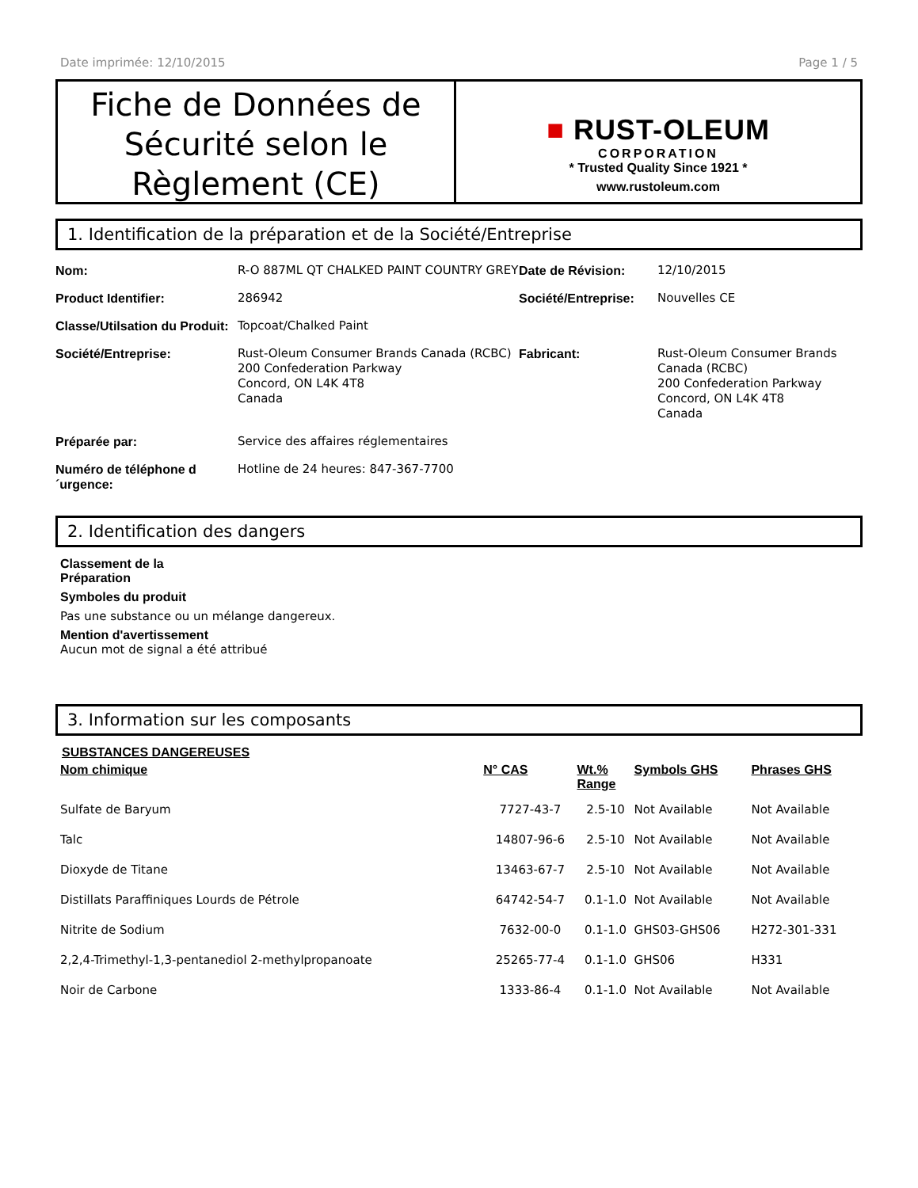Date imprimée: 12/10/2015 Page 1 / 5
Fiche de Données de Sécurité selon le Règlement (CE)
■ RUST-OLEUM
CORPORATION
* Trusted Quality Since 1921 *
www.rustoleum.com
1. Identification de la préparation et de la Société/Entreprise
| Nom: | R-O 887ML QT CHALKED PAINT COUNTRY GREY | Date de Révision: | 12/10/2015 |
| Product Identifier: | 286942 | Société/Entreprise: | Nouvelles CE |
| Classe/Utilsation du Produit: | Topcoat/Chalked Paint | | |
| Société/Entreprise: | Rust-Oleum Consumer Brands Canada (RCBC) 200 Confederation Parkway Concord, ON L4K 4T8 Canada | Fabricant: | Rust-Oleum Consumer Brands Canada (RCBC) 200 Confederation Parkway Concord, ON L4K 4T8 Canada |
| Préparée par: | Service des affaires réglementaires | | |
| Numéro de téléphone d ´urgence: | Hotline de 24 heures: 847-367-7700 | | |
2. Identification des dangers
Classement de la
Préparation
Symboles du produit
Pas une substance ou un mélange dangereux.
Mention d'avertissement
Aucun mot de signal a été attribué
3. Information sur les composants
SUBSTANCES DANGEREUSES
| Nom chimique | N° CAS | Wt.% Range | Symbols GHS | Phrases GHS |
| --- | --- | --- | --- | --- |
| Sulfate de Baryum | 7727-43-7 | 2.5-10 | Not Available | Not Available |
| Talc | 14807-96-6 | 2.5-10 | Not Available | Not Available |
| Dioxyde de Titane | 13463-67-7 | 2.5-10 | Not Available | Not Available |
| Distillats Paraffiniques Lourds de Pétrole | 64742-54-7 | 0.1-1.0 | Not Available | Not Available |
| Nitrite de Sodium | 7632-00-0 | 0.1-1.0 | GHS03-GHS06 | H272-301-331 |
| 2,2,4-Trimethyl-1,3-pentanediol 2-methylpropanoate | 25265-77-4 | 0.1-1.0 | GHS06 | H331 |
| Noir de Carbone | 1333-86-4 | 0.1-1.0 | Not Available | Not Available |